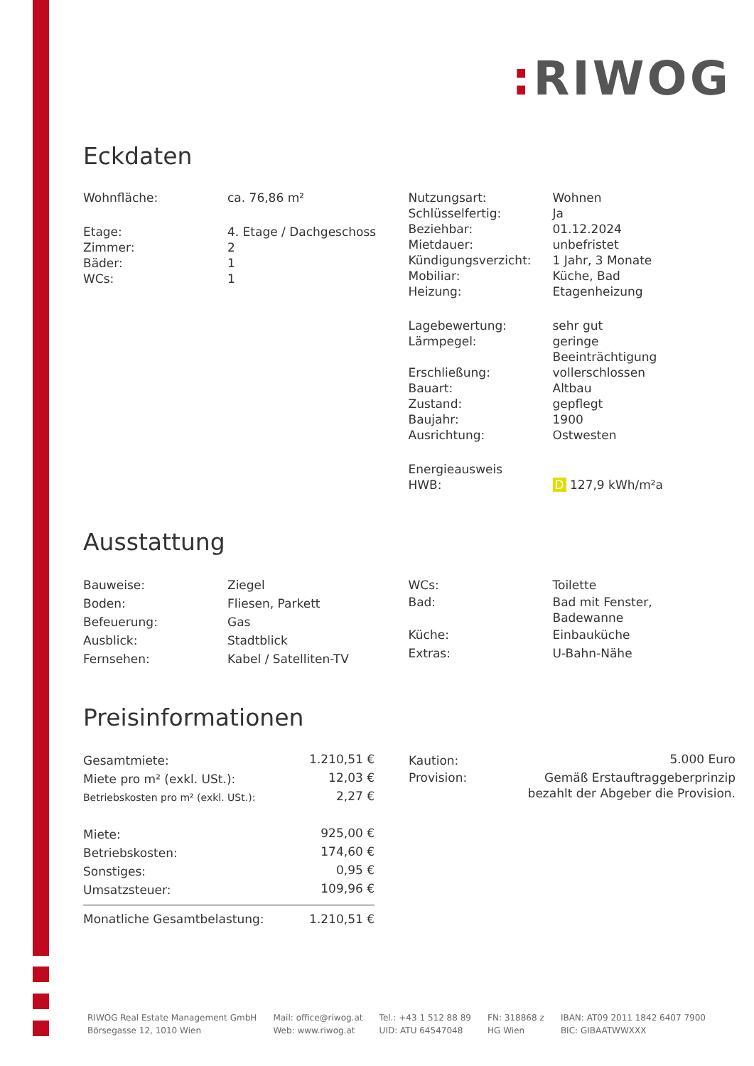: RIWOG
Eckdaten
| Wohnfläche: | ca. 76,86 m² |
| Etage: | 4. Etage / Dachgeschoss |
| Zimmer: | 2 |
| Bäder: | 1 |
| WCs: | 1 |
| Nutzungsart: | Wohnen |
| Schlüsselfertig: | Ja |
| Beziehbar: | 01.12.2024 |
| Mietdauer: | unbefristet |
| Kündigungsverzicht: | 1 Jahr, 3 Monate |
| Mobiliar: | Küche, Bad |
| Heizung: | Etagenheizung |
| Lagebewertung: | sehr gut |
| Lärmpegel: | geringe Beeinträchtigung |
| Erschließung: | vollerschlossen |
| Bauart: | Altbau |
| Zustand: | gepflegt |
| Baujahr: | 1900 |
| Ausrichtung: | Ostwesten |
| Energieausweis | |
| HWB: | D 127,9 kWh/m²a |
Ausstattung
| Bauweise: | Ziegel |
| Boden: | Fliesen, Parkett |
| Befeuerung: | Gas |
| Ausblick: | Stadtblick |
| Fernsehen: | Kabel / Satelliten-TV |
| WCs: | Toilette |
| Bad: | Bad mit Fenster, Badewanne |
| Küche: | Einbauküche |
| Extras: | U-Bahn-Nähe |
Preisinformationen
| Gesamtmiete: | 1.210,51 € |
| Miete pro m² (exkl. USt.): | 12,03 € |
| Betriebskosten pro m² (exkl. USt.): | 2,27 € |
| Miete: | 925,00 € |
| Betriebskosten: | 174,60 € |
| Sonstiges: | 0,95 € |
| Umsatzsteuer: | 109,96 € |
| Monatliche Gesamtbelastung: | 1.210,51 € |
| Kaution: | 5.000 Euro |
| Provision: | Gemäß Erstauftraggeberprinzip bezahlt der Abgeber die Provision. |
RIWOG Real Estate Management GmbH
Börsegasse 12, 1010 Wien
Mail: office@riwog.at
Web: www.riwog.at
Tel.: +43 1 512 88 89
UID: ATU 64547048
FN: 318868 z
HG Wien
IBAN: AT09 2011 1842 6407 7900
BIC: GIBAATWWXXX